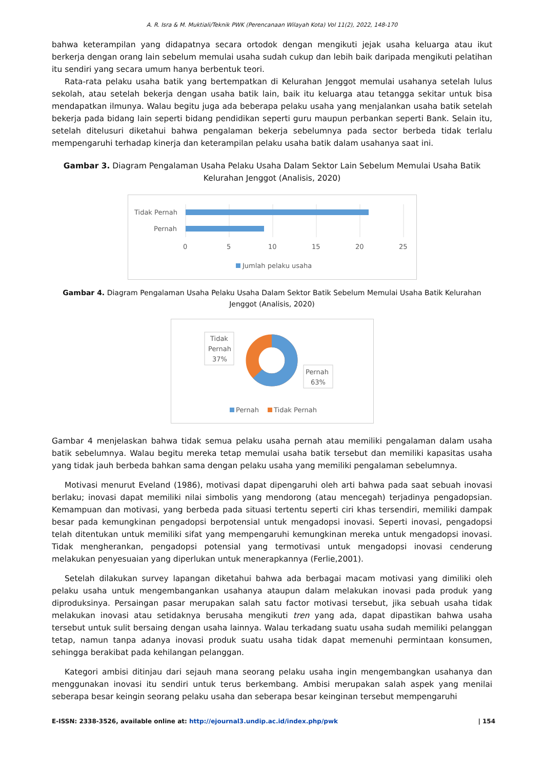A. R. Isra & M. Muktiali/Teknik PWK (Perencanaan Wilayah Kota) Vol 11(2), 2022, 148-170
bahwa keterampilan yang didapatnya secara ortodok dengan mengikuti jejak usaha keluarga atau ikut berkerja dengan orang lain sebelum memulai usaha sudah cukup dan lebih baik daripada mengikuti pelatihan itu sendiri yang secara umum hanya berbentuk teori.
Rata-rata pelaku usaha batik yang bertempatkan di Kelurahan Jenggot memulai usahanya setelah lulus sekolah, atau setelah bekerja dengan usaha batik lain, baik itu keluarga atau tetangga sekitar untuk bisa mendapatkan ilmunya. Walau begitu juga ada beberapa pelaku usaha yang menjalankan usaha batik setelah bekerja pada bidang lain seperti bidang pendidikan seperti guru maupun perbankan seperti Bank. Selain itu, setelah ditelusuri diketahui bahwa pengalaman bekerja sebelumnya pada sector berbeda tidak terlalu mempengaruhi terhadap kinerja dan keterampilan pelaku usaha batik dalam usahanya saat ini.
Gambar 3. Diagram Pengalaman Usaha Pelaku Usaha Dalam Sektor Lain Sebelum Memulai Usaha Batik Kelurahan Jenggot (Analisis, 2020)
Tidak Pernah
Pernah
0
5
10
15
20
25
Jumlah pelaku usaha
Gambar 4. Diagram Pengalaman Usaha Pelaku Usaha Dalam Sektor Batik Sebelum Memulai Usaha Batik Kelurahan Jenggot (Analisis, 2020)
Tidak
Pernah
37%
Pernah
63%
Pernah
Tidak Pernah
Gambar 4 menjelaskan bahwa tidak semua pelaku usaha pernah atau memiliki pengalaman dalam usaha batik sebelumnya. Walau begitu mereka tetap memulai usaha batik tersebut dan memiliki kapasitas usaha yang tidak jauh berbeda bahkan sama dengan pelaku usaha yang memiliki pengalaman sebelumnya.
Motivasi menurut Eveland (1986), motivasi dapat dipengaruhi oleh arti bahwa pada saat sebuah inovasi berlaku; inovasi dapat memiliki nilai simbolis yang mendorong (atau mencegah) terjadinya pengadopsian. Kemampuan dan motivasi, yang berbeda pada situasi tertentu seperti ciri khas tersendiri, memiliki dampak besar pada kemungkinan pengadopsi berpotensial untuk mengadopsi inovasi. Seperti inovasi, pengadopsi telah ditentukan untuk memiliki sifat yang mempengaruhi kemungkinan mereka untuk mengadopsi inovasi. Tidak mengherankan, pengadopsi potensial yang termotivasi untuk mengadopsi inovasi cenderung melakukan penyesuaian yang diperlukan untuk menerapkannya (Ferlie,2001).
Setelah dilakukan survey lapangan diketahui bahwa ada berbagai macam motivasi yang dimiliki oleh pelaku usaha untuk mengembangankan usahanya ataupun dalam melakukan inovasi pada produk yang diproduksinya. Persaingan pasar merupakan salah satu factor motivasi tersebut, jika sebuah usaha tidak melakukan inovasi atau setidaknya berusaha mengikuti tren yang ada, dapat dipastikan bahwa usaha tersebut untuk sulit bersaing dengan usaha lainnya. Walau terkadang suatu usaha sudah memiliki pelanggan tetap, namun tanpa adanya inovasi produk suatu usaha tidak dapat memenuhi permintaan konsumen, sehingga berakibat pada kehilangan pelanggan.
Kategori ambisi ditinjau dari sejauh mana seorang pelaku usaha ingin mengembangkan usahanya dan menggunakan inovasi itu sendiri untuk terus berkembang. Ambisi merupakan salah aspek yang menilai seberapa besar keingin seorang pelaku usaha dan seberapa besar keinginan tersebut mempengaruhi
E-ISSN: 2338-3526, available online at: http://ejournal3.undip.ac.id/index.php/pwk | 154